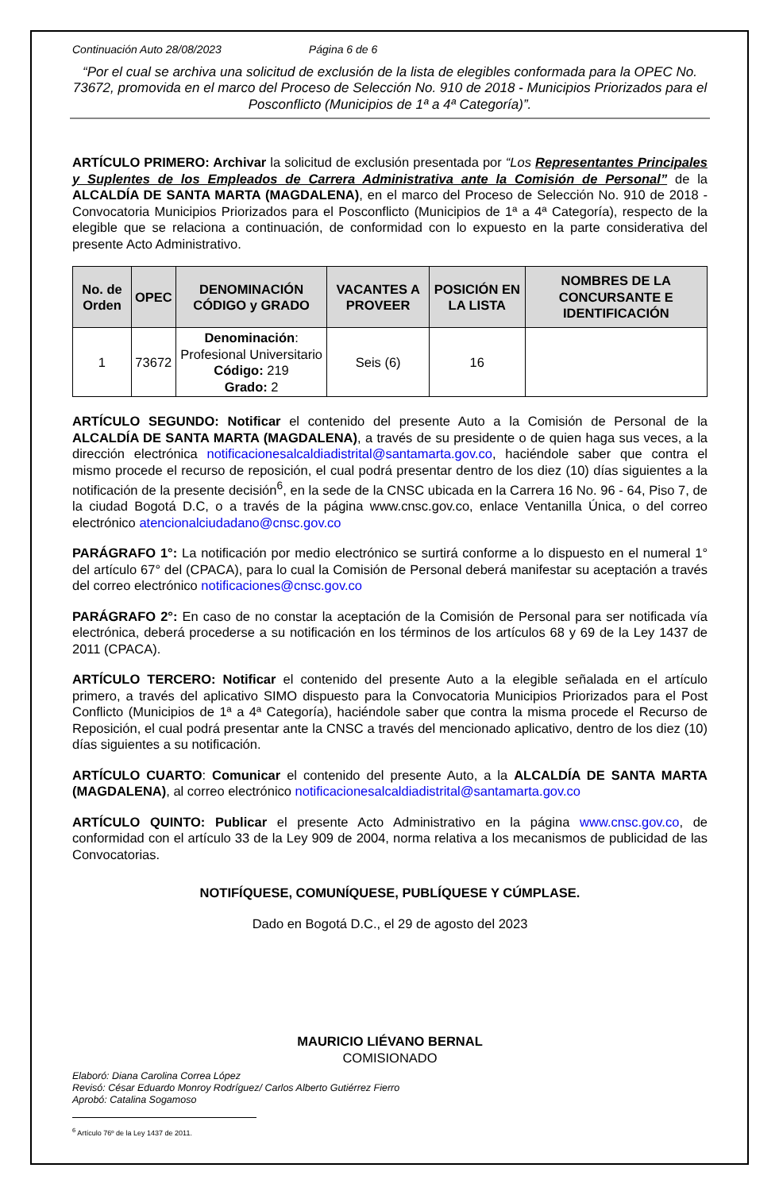Continuación Auto 28/08/2023 Página 6 de 6
“Por el cual se archiva una solicitud de exclusión de la lista de elegibles conformada para la OPEC No. 73672, promovida en el marco del Proceso de Selección No. 910 de 2018 - Municipios Priorizados para el Posconflicto (Municipios de 1ª a 4ª Categoría)”.
ARTÍCULO PRIMERO: Archivar la solicitud de exclusión presentada por “Los Representantes Principales y Suplentes de los Empleados de Carrera Administrativa ante la Comisión de Personal” de la ALCALDÍA DE SANTA MARTA (MAGDALENA), en el marco del Proceso de Selección No. 910 de 2018 - Convocatoria Municipios Priorizados para el Posconflicto (Municipios de 1ª a 4ª Categoría), respecto de la elegible que se relaciona a continuación, de conformidad con lo expuesto en la parte considerativa del presente Acto Administrativo.
| No. de Orden | OPEC | DENOMINACIÓN CÓDIGO y GRADO | VACANTES A PROVEER | POSICIÓN EN LA LISTA | NOMBRES DE LA CONCURSANTE E IDENTIFICACIÓN |
| --- | --- | --- | --- | --- | --- |
| 1 | 73672 | Denominación : Profesional Universitario Código: 219 Grado: 2 | Seis (6) | 16 | |
ARTÍCULO SEGUNDO: Notificar el contenido del presente Auto a la Comisión de Personal de la ALCALDÍA DE SANTA MARTA (MAGDALENA), a través de su presidente o de quien haga sus veces, a la dirección electrónica notificacionesalcaldiadistrital@santamarta.gov.co, haciéndole saber que contra el mismo procede el recurso de reposición, el cual podrá presentar dentro de los diez (10) días siguientes a la notificación de la presente decisión<sup>6</sup>, en la sede de la CNSC ubicada en la Carrera 16 No. 96 - 64, Piso 7, de la ciudad Bogotá D.C, o a través de la página www.cnsc.gov.co, enlace Ventanilla Única, o del correo electrónico atencionalciudadano@cnsc.gov.co
PARÁGRAFO 1°: La notificación por medio electrónico se surtirá conforme a lo dispuesto en el numeral 1° del artículo 67° del (CPACA), para lo cual la Comisión de Personal deberá manifestar su aceptación a través del correo electrónico notificaciones@cnsc.gov.co
PARÁGRAFO 2°: En caso de no constar la aceptación de la Comisión de Personal para ser notificada vía electrónica, deberá procederse a su notificación en los términos de los artículos 68 y 69 de la Ley 1437 de 2011 (CPACA).
ARTÍCULO TERCERO: Notificar el contenido del presente Auto a la elegible señalada en el artículo primero, a través del aplicativo SIMO dispuesto para la Convocatoria Municipios Priorizados para el Post Conflicto (Municipios de 1ª a 4ª Categoría), haciéndole saber que contra la misma procede el Recurso de Reposición, el cual podrá presentar ante la CNSC a través del mencionado aplicativo, dentro de los diez (10) días siguientes a su notificación.
ARTÍCULO CUARTO: Comunicar el contenido del presente Auto, a la ALCALDÍA DE SANTA MARTA (MAGDALENA), al correo electrónico notificacionesalcaldiadistrital@santamarta.gov.co
ARTÍCULO QUINTO: Publicar el presente Acto Administrativo en la página www.cnsc.gov.co, de conformidad con el artículo 33 de la Ley 909 de 2004, norma relativa a los mecanismos de publicidad de las Convocatorias.
NOTIFÍQUESE, COMUNÍQUESE, PUBLÍQUESE Y CÚMPLASE.
Dado en Bogotá D.C., el 29 de agosto del 2023
MAURICIO LIÉVANO BERNAL
COMISIONADO
Elaboró: Diana Carolina Correa López
Revisó: César Eduardo Monroy Rodríguez/ Carlos Alberto Gutiérrez Fierro
Aprobó: Catalina Sogamoso
<sup>6</sup> Artículo 76º de la Ley 1437 de 2011.